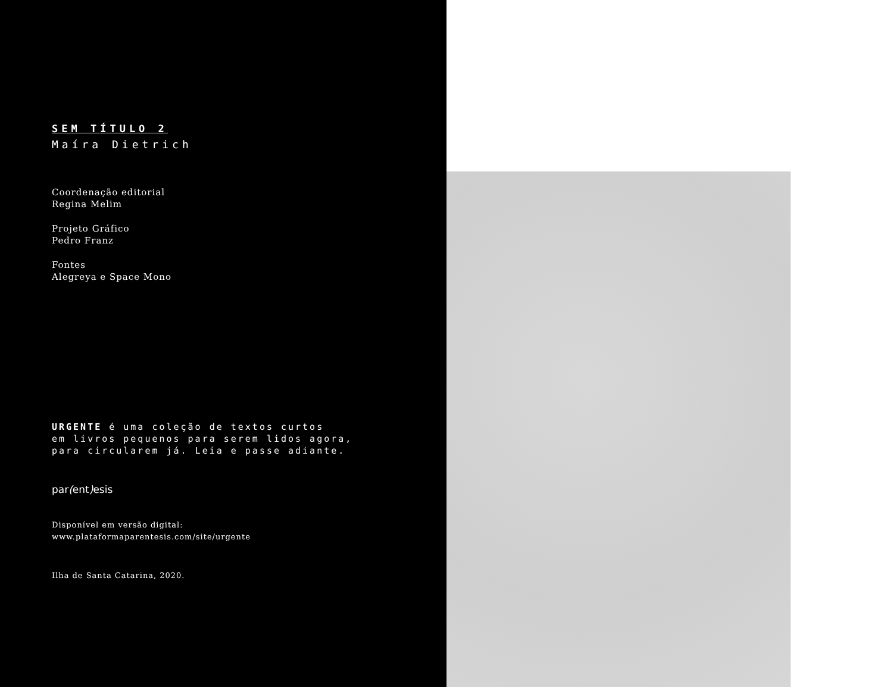SEM TÍTULO 2
Maíra Dietrich
Coordenação editorial
Regina Melim
Projeto Gráfico
Pedro Franz
Fontes
Alegreya e Space Mono
URGENTE é uma coleção de textos curtos
em livros pequenos para serem lidos agora,
para circularem já. Leia e passe adiante.
par(ent) esis
Disponível em versão digital:
www.plataformaparentesis.com/site/urgente
Ilha de Santa Catarina, 2020.